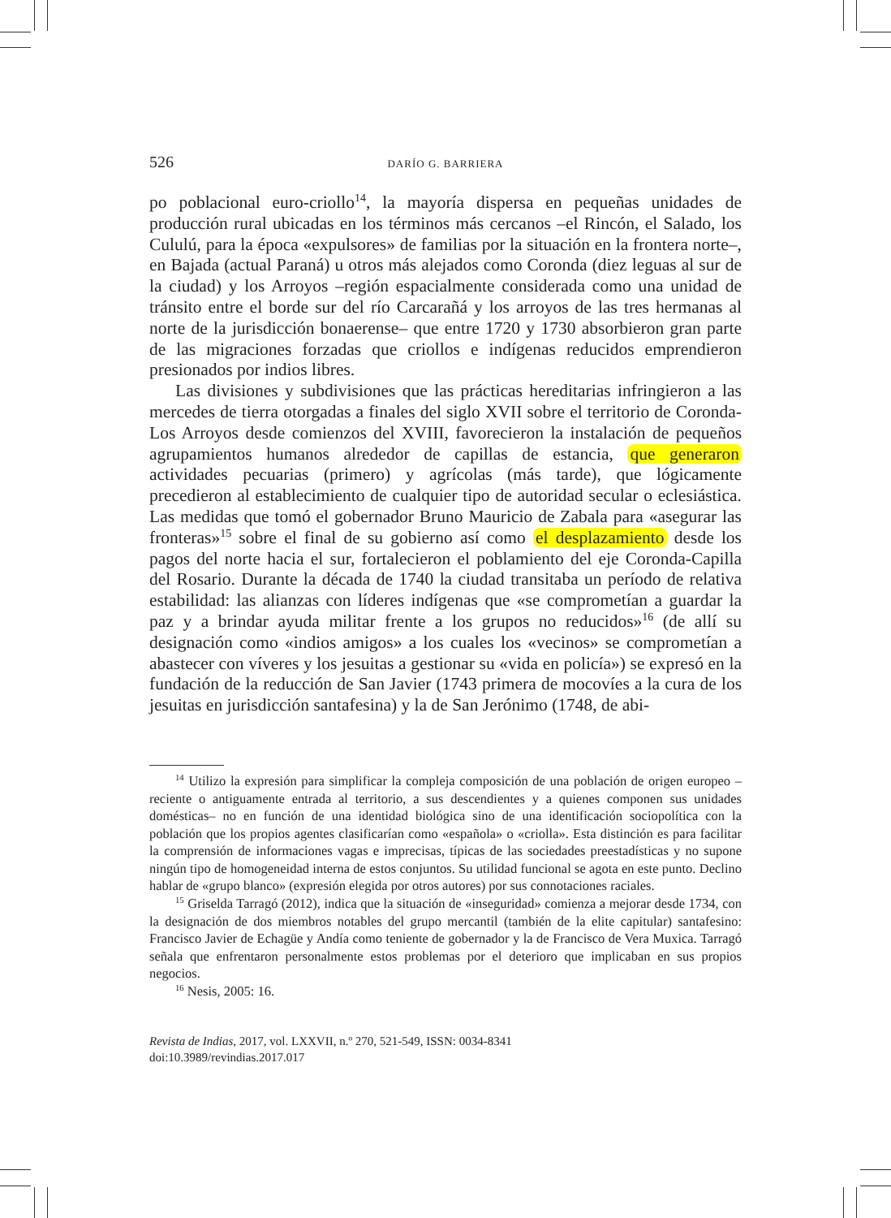526 DARÍO G. BARRIERA
po poblacional euro-criollo<sup>14</sup>, la mayoría dispersa en pequeñas unidades de producción rural ubicadas en los términos más cercanos –el Rincón, el Salado, los Cululú, para la época «expulsores» de familias por la situación en la frontera norte–, en Bajada (actual Paraná) u otros más alejados como Coronda (diez leguas al sur de la ciudad) y los Arroyos –región espacialmente considerada como una unidad de tránsito entre el borde sur del río Carcarañá y los arroyos de las tres hermanas al norte de la jurisdicción bonaerense– que entre 1720 y 1730 absorbieron gran parte de las migraciones forzadas que criollos e indígenas reducidos emprendieron presionados por indios libres.
Las divisiones y subdivisiones que las prácticas hereditarias infringieron a las mercedes de tierra otorgadas a finales del siglo XVII sobre el territorio de Coronda-Los Arroyos desde comienzos del XVIII, favorecieron la instalación de pequeños agrupamientos humanos alrededor de capillas de estancia, que generaron actividades pecuarias (primero) y agrícolas (más tarde), que lógicamente precedieron al establecimiento de cualquier tipo de autoridad secular o eclesiástica. Las medidas que tomó el gobernador Bruno Mauricio de Zabala para «asegurar las fronteras»<sup>15</sup> sobre el final de su gobierno así como el desplazamiento desde los pagos del norte hacia el sur, fortalecieron el poblamiento del eje Coronda-Capilla del Rosario. Durante la década de 1740 la ciudad transitaba un período de relativa estabilidad: las alianzas con líderes indígenas que «se comprometían a guardar la paz y a brindar ayuda militar frente a los grupos no reducidos»<sup>16</sup> (de allí su designación como «indios amigos» a los cuales los «vecinos» se comprometían a abastecer con víveres y los jesuitas a gestionar su «vida en policía») se expresó en la fundación de la reducción de San Javier (1743 primera de mocovíes a la cura de los jesuitas en jurisdicción santafesina) y la de San Jerónimo (1748, de abi-
<sup>14</sup> Utilizo la expresión para simplificar la compleja composición de una población de origen europeo –reciente o antiguamente entrada al territorio, a sus descendientes y a quienes componen sus unidades domésticas– no en función de una identidad biológica sino de una identificación sociopolítica con la población que los propios agentes clasificarían como «española» o «criolla». Esta distinción es para facilitar la comprensión de informaciones vagas e imprecisas, típicas de las sociedades preestadísticas y no supone ningún tipo de homogeneidad interna de estos conjuntos. Su utilidad funcional se agota en este punto. Declino hablar de «grupo blanco» (expresión elegida por otros autores) por sus connotaciones raciales.
<sup>15</sup> Griselda Tarragó (2012), indica que la situación de «inseguridad» comienza a mejorar desde 1734, con la designación de dos miembros notables del grupo mercantil (también de la elite capitular) santafesino: Francisco Javier de Echagüe y Andía como teniente de gobernador y la de Francisco de Vera Muxica. Tarragó señala que enfrentaron personalmente estos problemas por el deterioro que implicaban en sus propios negocios.
<sup>16</sup> Nesis, 2005: 16.
Revista de Indias, 2017, vol. LXXVII, n.º 270, 521-549, ISSN: 0034-8341
doi:10.3989/revindias.2017.017